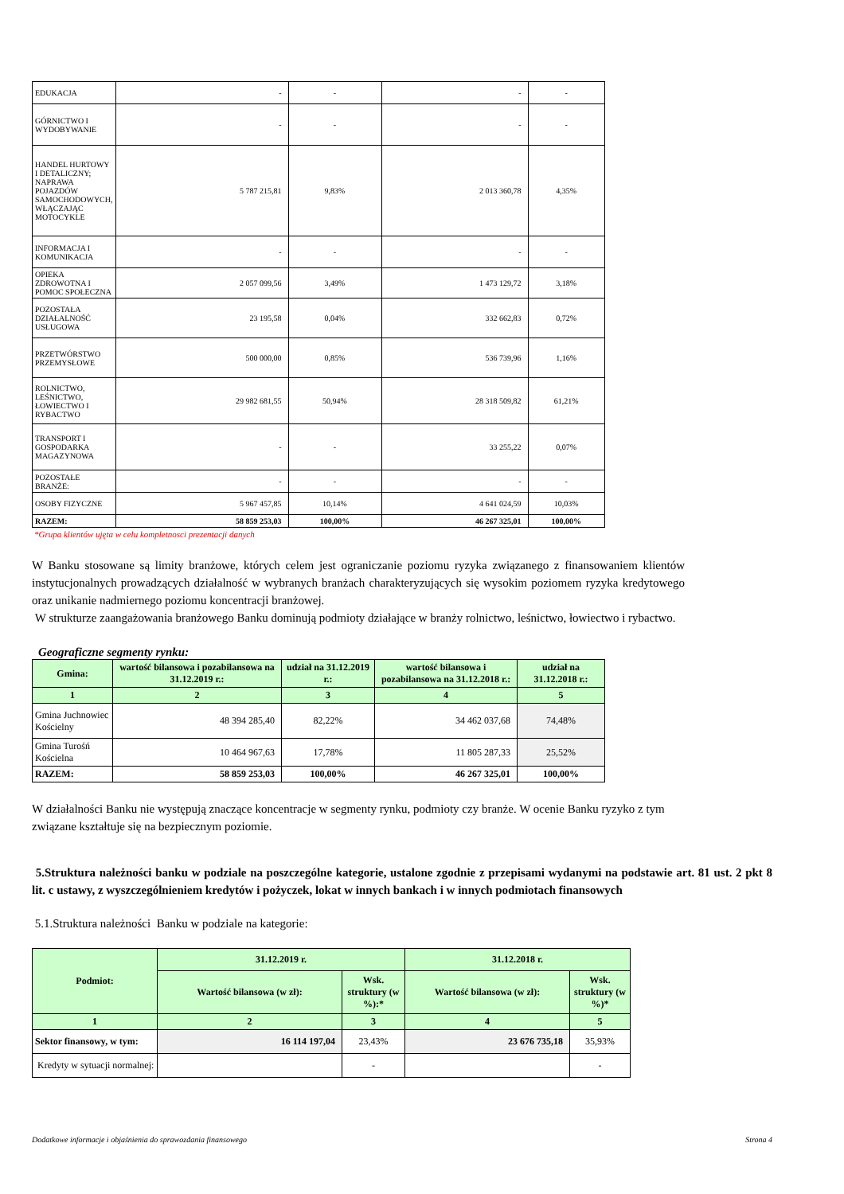| EDUKACJA | - | - | - | - |
| GÓRNICTWO I WYDOBYWANIE | - | - | - | - |
| HANDEL HURTOWY I DETALICZNY; NAPRAWA POJAZDÓW SAMOCHODOWYCH, WŁĄCZAJĄC MOTOCYKLE | 5 787 215,81 | 9,83% | 2 013 360,78 | 4,35% |
| INFORMACJA I KOMUNIKACJA | - | - | - | - |
| OPIEKA ZDROWOTNA I POMOC SPOŁECZNA | 2 057 099,56 | 3,49% | 1 473 129,72 | 3,18% |
| POZOSTAŁA DZIAŁALNOŚĆ USŁUGOWA | 23 195,58 | 0,04% | 332 662,83 | 0,72% |
| PRZETWÓRSTWO PRZEMYSŁOWE | 500 000,00 | 0,85% | 536 739,96 | 1,16% |
| ROLNICTWO, LEŚNICTWO, ŁOWIECTWO I RYBACTWO | 29 982 681,55 | 50,94% | 28 318 509,82 | 61,21% |
| TRANSPORT I GOSPODARKA MAGAZYNOWA | - | - | 33 255,22 | 0,07% |
| POZOSTAŁE BRANŻE: | - | - | - | - |
| OSOBY FIZYCZNE | 5 967 457,85 | 10,14% | 4 641 024,59 | 10,03% |
| RAZEM: | 58 859 253,03 | 100,00% | 46 267 325,01 | 100,00% |
*Grupa klientów ujęta w celu kompletnosci prezentacji danych
W Banku stosowane są limity branżowe, których celem jest ograniczanie poziomu ryzyka związanego z finansowaniem klientów instytucjonalnych prowadzących działalność w wybranych branżach charakteryzujących się wysokim poziomem ryzyka kredytowego oraz unikanie nadmiernego poziomu koncentracji branżowej.
W strukturze zaangażowania branżowego Banku dominują podmioty działające w branży rolnictwo, leśnictwo, łowiectwo i rybactwo.
Geograficzne segmenty rynku:
| Gmina: | wartość bilansowa i pozabilansowa na 31.12.2019 r.: | udział na 31.12.2019 r.: | wartość bilansowa i pozabilansowa na 31.12.2018 r.: | udział na 31.12.2018 r.: |
| 1 | 2 | 3 | 4 | 5 |
| Gmina Juchnowiec Kościelny | 48 394 285,40 | 82,22% | 34 462 037,68 | 74,48% |
| Gmina Turośń Kościelna | 10 464 967,63 | 17,78% | 11 805 287,33 | 25,52% |
| RAZEM: | 58 859 253,03 | 100,00% | 46 267 325,01 | 100,00% |
W działalności Banku nie występują znaczące koncentracje w segmenty rynku, podmioty czy branże. W ocenie Banku ryzyko z tym związane kształtuje się na bezpiecznym poziomie.
5.Struktura należności banku w podziale na poszczególne kategorie, ustalone zgodnie z przepisami wydanymi na podstawie art. 81 ust. 2 pkt 8 lit. c ustawy, z wyszczególnieniem kredytów i pożyczek, lokat w innych bankach i w innych podmiotach finansowych
5.1.Struktura należności Banku w podziale na kategorie:
| Podmiot: | 31.12.2019 r. | | 31.12.2018 r. | |
| | Wartość bilansowa (w zł): | Wsk. struktury (w %):* | Wartość bilansowa (w zł): | Wsk. struktury (w %)* |
| 1 | 2 | 3 | 4 | 5 |
| Sektor finansowy, w tym: | 16 114 197,04 | 23,43% | 23 676 735,18 | 35,93% |
| Kredyty w sytuacji normalnej: | | - | | - |
Dodatkowe informacje i objaśnienia do sprawozdania finansowego Strona 4